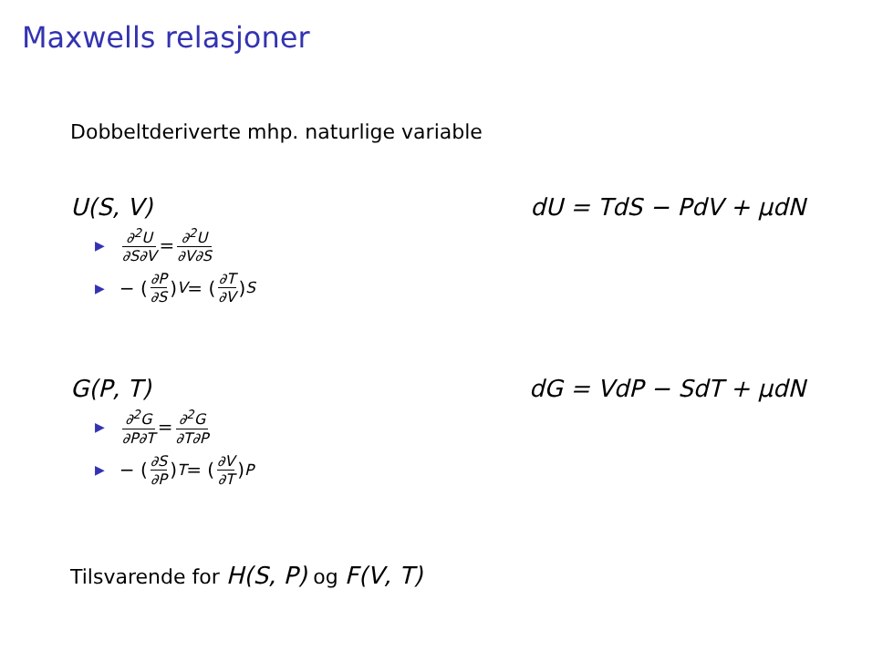Maxwells relasjoner
Dobbeltderiverte mhp. naturlige variable
U(S, V) dU = TdS − PdV + μdN
▶ ∂<sup>2</sup>U ∂S∂V = ∂<sup>2</sup>U ∂V∂S
▶ − (∂P ∂S)<sub>V</sub> = (∂T ∂V)<sub>S</sub>
G(P, T) dG = VdP − SdT + μdN
▶ ∂<sup>2</sup>G ∂P∂T = ∂<sup>2</sup>G ∂T∂P
▶ − (∂S ∂P)<sub>T</sub> = (∂V ∂T)<sub>P</sub>
Tilsvarende for H(S, P) og F(V, T)